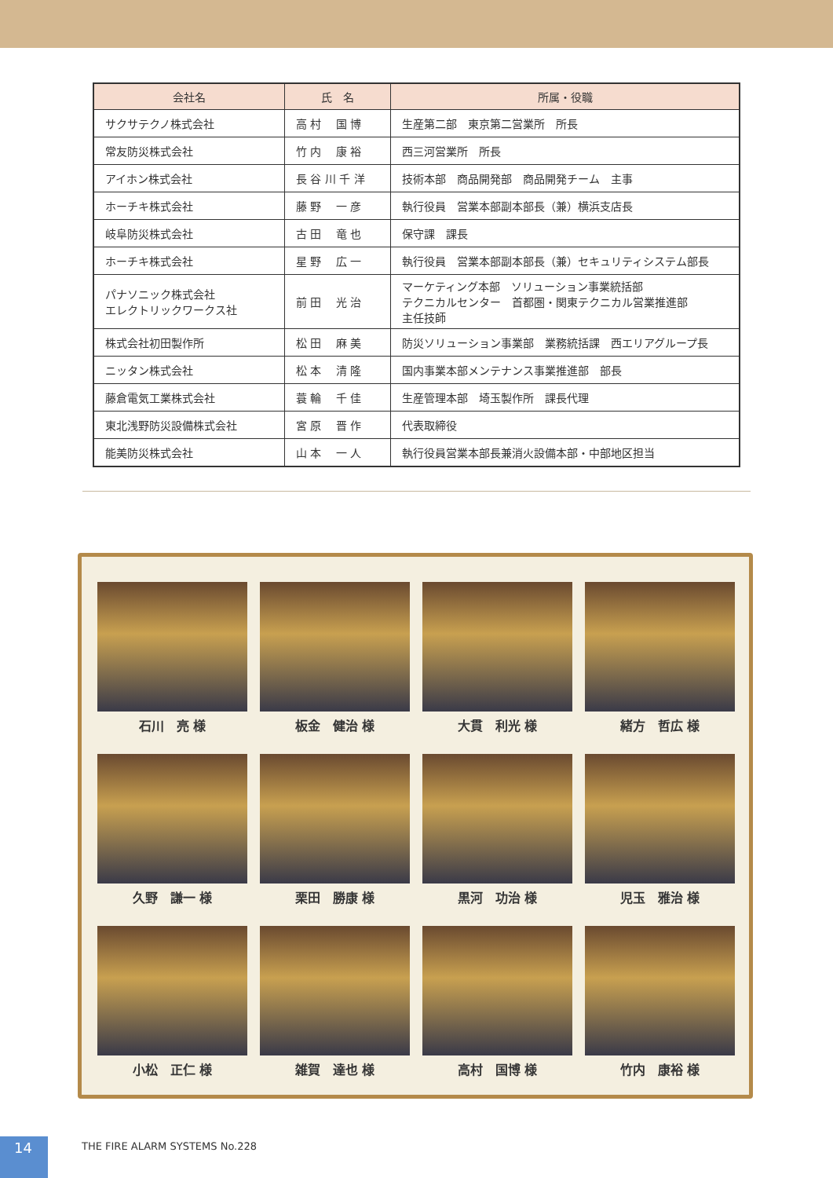| 会社名 | 氏 名 | 所属・役職 |
| --- | --- | --- |
| サクサテクノ株式会社 | 高 村 国 博 | 生産第二部 東京第二営業所 所長 |
| 常友防災株式会社 | 竹 内 康 裕 | 西三河営業所 所長 |
| アイホン株式会社 | 長 谷 川 千 洋 | 技術本部 商品開発部 商品開発チーム 主事 |
| ホーチキ株式会社 | 藤 野 一 彦 | 執行役員 営業本部副本部長（兼）横浜支店長 |
| 岐阜防災株式会社 | 古 田 竜 也 | 保守課 課長 |
| ホーチキ株式会社 | 星 野 広 一 | 執行役員 営業本部副本部長（兼）セキュリティシステム部長 |
| パナソニック株式会社 エレクトリックワークス社 | 前 田 光 治 | マーケティング本部 ソリューション事業統括部 テクニカルセンター 首都圏・関東テクニカル営業推進部 主任技師 |
| 株式会社初田製作所 | 松 田 麻 美 | 防災ソリューション事業部 業務統括課 西エリアグループ長 |
| ニッタン株式会社 | 松 本 清 隆 | 国内事業本部メンテナンス事業推進部 部長 |
| 藤倉電気工業株式会社 | 蓑 輪 千 佳 | 生産管理本部 埼玉製作所 課長代理 |
| 東北浅野防災設備株式会社 | 宮 原 晋 作 | 代表取締役 |
| 能美防災株式会社 | 山 本 一 人 | 執行役員営業本部長兼消火設備本部・中部地区担当 |
石川　亮 様
板金　健治 様
大貫　利光 様
緒方　哲広 様
久野　謙一 様
栗田　勝康 様
黒河　功治 様
児玉　雅治 様
小松　正仁 様
雑賀　達也 様
高村　国博 様
竹内　康裕 様
14 THE FIRE ALARM SYSTEMS No.228